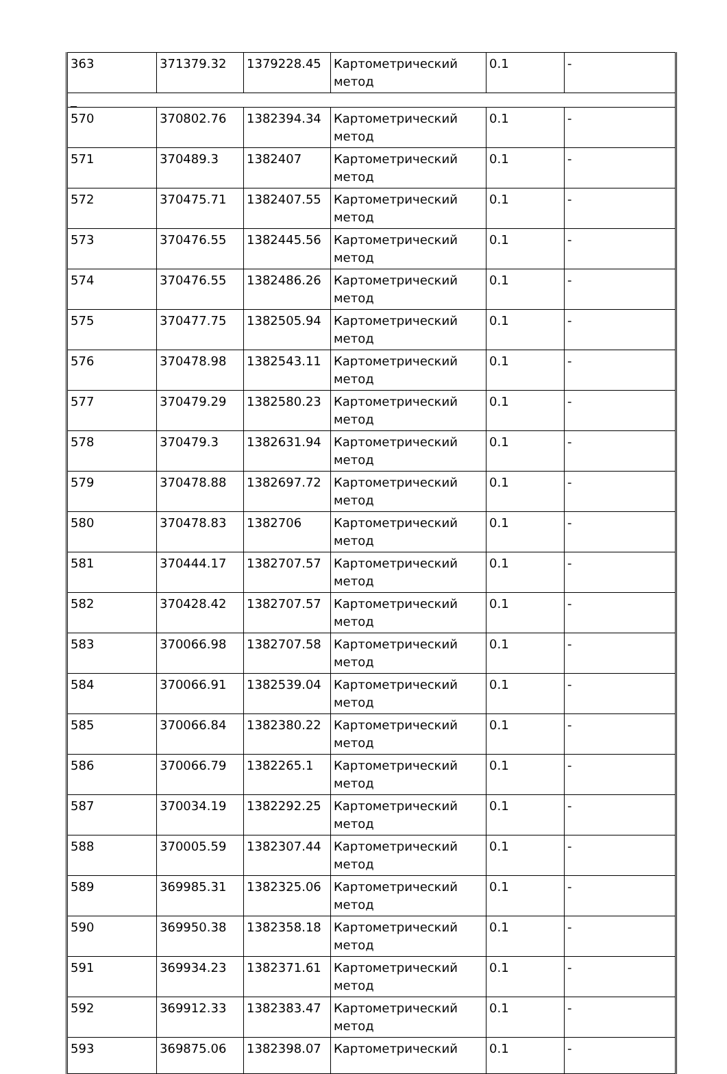| 363 | 371379.32 | 1379228.45 | Картометрический метод | 0.1 | - |
| _ | | | | | |
| 570 | 370802.76 | 1382394.34 | Картометрический метод | 0.1 | - |
| 571 | 370489.3 | 1382407 | Картометрический метод | 0.1 | - |
| 572 | 370475.71 | 1382407.55 | Картометрический метод | 0.1 | - |
| 573 | 370476.55 | 1382445.56 | Картометрический метод | 0.1 | - |
| 574 | 370476.55 | 1382486.26 | Картометрический метод | 0.1 | - |
| 575 | 370477.75 | 1382505.94 | Картометрический метод | 0.1 | - |
| 576 | 370478.98 | 1382543.11 | Картометрический метод | 0.1 | - |
| 577 | 370479.29 | 1382580.23 | Картометрический метод | 0.1 | - |
| 578 | 370479.3 | 1382631.94 | Картометрический метод | 0.1 | - |
| 579 | 370478.88 | 1382697.72 | Картометрический метод | 0.1 | - |
| 580 | 370478.83 | 1382706 | Картометрический метод | 0.1 | - |
| 581 | 370444.17 | 1382707.57 | Картометрический метод | 0.1 | - |
| 582 | 370428.42 | 1382707.57 | Картометрический метод | 0.1 | - |
| 583 | 370066.98 | 1382707.58 | Картометрический метод | 0.1 | - |
| 584 | 370066.91 | 1382539.04 | Картометрический метод | 0.1 | - |
| 585 | 370066.84 | 1382380.22 | Картометрический метод | 0.1 | - |
| 586 | 370066.79 | 1382265.1 | Картометрический метод | 0.1 | - |
| 587 | 370034.19 | 1382292.25 | Картометрический метод | 0.1 | - |
| 588 | 370005.59 | 1382307.44 | Картометрический метод | 0.1 | - |
| 589 | 369985.31 | 1382325.06 | Картометрический метод | 0.1 | - |
| 590 | 369950.38 | 1382358.18 | Картометрический метод | 0.1 | - |
| 591 | 369934.23 | 1382371.61 | Картометрический метод | 0.1 | - |
| 592 | 369912.33 | 1382383.47 | Картометрический метод | 0.1 | - |
| 593 | 369875.06 | 1382398.07 | Картометрический | 0.1 | - |